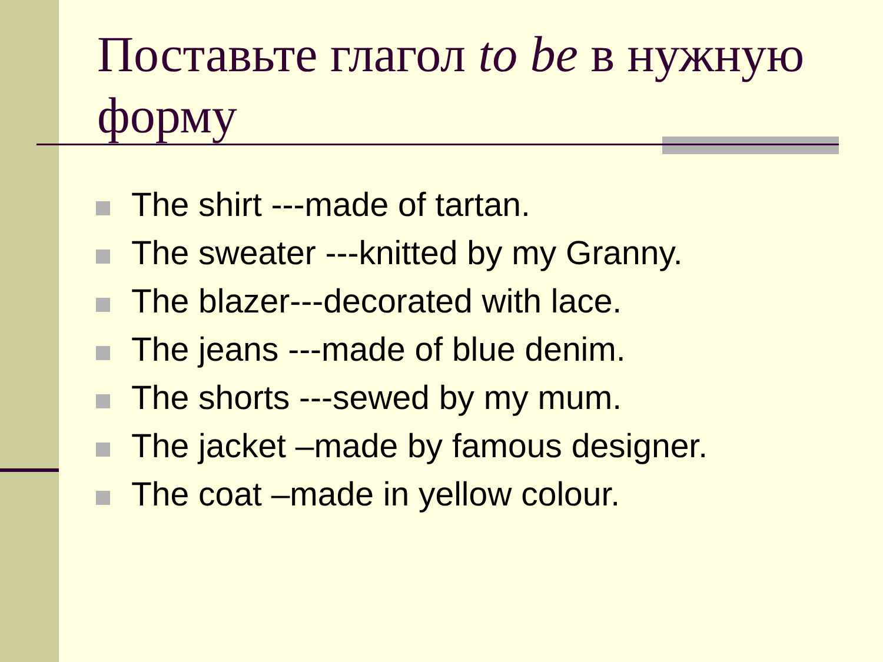Поставьте глагол to be в нужную форму
The shirt ---made of tartan.
The sweater ---knitted by my Granny.
The blazer---decorated with lace.
The jeans ---made of blue denim.
The shorts ---sewed by my mum.
The jacket –made by famous designer.
The coat –made in yellow colour.